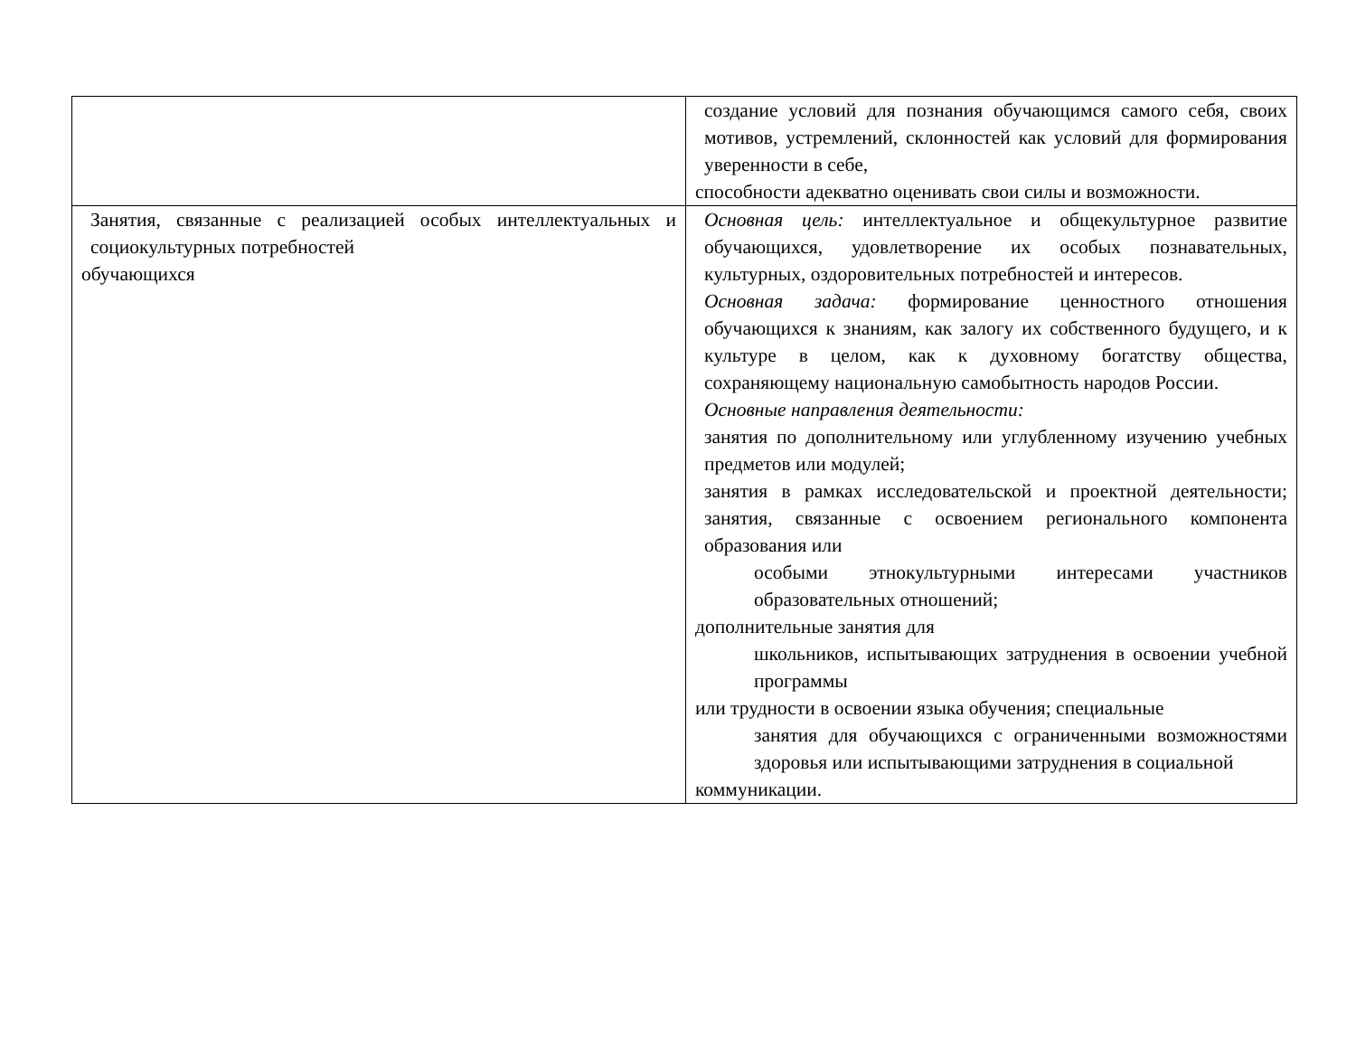| | создание условий для познания обучающимся самого себя, своих мотивов, устремлений, склонностей как условий для формирования уверенности в себе, способности адекватно оценивать свои силы и возможности. |
| Занятия, связанные с реализацией особых интеллектуальных и социокультурных потребностей обучающихся | Основная цель: интеллектуальное и общекультурное развитие обучающихся, удовлетворение их особых познавательных, культурных, оздоровительных потребностей и интересов. Основная задача: формирование ценностного отношения обучающихся к знаниям, как залогу их собственного будущего, и к культуре в целом, как к духовному богатству общества, сохраняющему национальную самобытность народов России. Основные направления деятельности: занятия по дополнительному или углубленному изучению учебных предметов или модулей; занятия в рамках исследовательской и проектной деятельности; занятия, связанные с освоением регионального компонента образования или особыми этнокультурными интересами участников образовательных отношений; дополнительные занятия для школьников, испытывающих затруднения в освоении учебной программы или трудности в освоении языка обучения; специальные занятия для обучающихся с ограниченными возможностями здоровья или испытывающими затруднения в социальной коммуникации. |